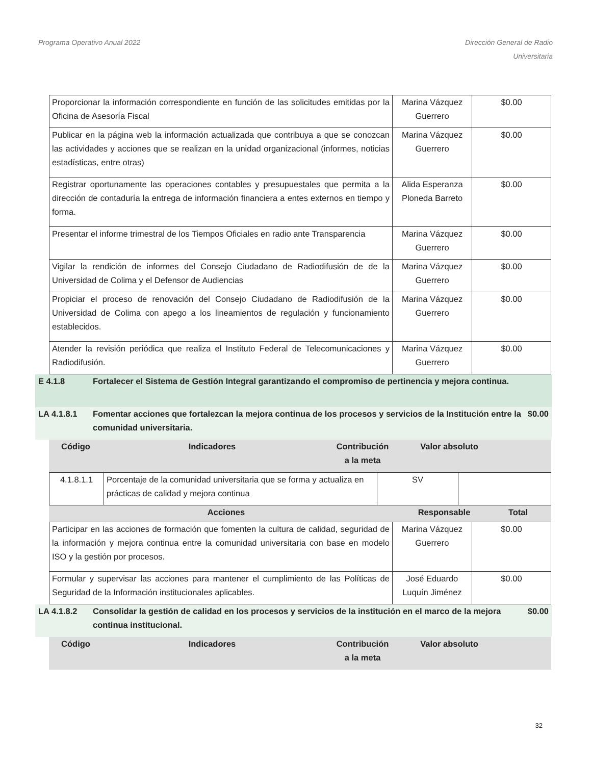Programa Operativo Anual 2022 Dirección General de Radio
Universitaria
| Proporcionar la información correspondiente en función de las solicitudes emitidas por la Oficina de Asesoría Fiscal | Marina Vázquez Guerrero | $0.00 |
| Publicar en la página web la información actualizada que contribuya a que se conozcan las actividades y acciones que se realizan en la unidad organizacional (informes, noticias estadísticas, entre otras) | Marina Vázquez Guerrero | $0.00 |
| Registrar oportunamente las operaciones contables y presupuestales que permita a la dirección de contaduría la entrega de información financiera a entes externos en tiempo y forma. | Alida Esperanza Ploneda Barreto | $0.00 |
| Presentar el informe trimestral de los Tiempos Oficiales en radio ante Transparencia | Marina Vázquez Guerrero | $0.00 |
| Vigilar la rendición de informes del Consejo Ciudadano de Radiodifusión de de la Universidad de Colima y el Defensor de Audiencias | Marina Vázquez Guerrero | $0.00 |
| Propiciar el proceso de renovación del Consejo Ciudadano de Radiodifusión de la Universidad de Colima con apego a los lineamientos de regulación y funcionamiento establecidos. | Marina Vázquez Guerrero | $0.00 |
| Atender la revisión periódica que realiza el Instituto Federal de Telecomunicaciones y Radiodifusión. | Marina Vázquez Guerrero | $0.00 |
E 4.1.8 Fortalecer el Sistema de Gestión Integral garantizando el compromiso de pertinencia y mejora continua.
LA 4.1.8.1 Fomentar acciones que fortalezcan la mejora continua de los procesos y servicios de la Institución entre la comunidad universitaria.
$0.00
Código Indicadores Contribución
a la meta
Valor absoluto
| 4.1.8.1.1 | Porcentaje de la comunidad universitaria que se forma y actualiza en prácticas de calidad y mejora continua | SV | |
Acciones Responsable Total
| Participar en las acciones de formación que fomenten la cultura de calidad, seguridad de la información y mejora continua entre la comunidad universitaria con base en modelo ISO y la gestión por procesos. | Marina Vázquez Guerrero | $0.00 |
| Formular y supervisar las acciones para mantener el cumplimiento de las Políticas de Seguridad de la Información institucionales aplicables. | José Eduardo Luquín Jiménez | $0.00 |
LA 4.1.8.2 Consolidar la gestión de calidad en los procesos y servicios de la institución en el marco de la mejora continua institucional.
$0.00
Código Indicadores Contribución
a la meta
Valor absoluto
32